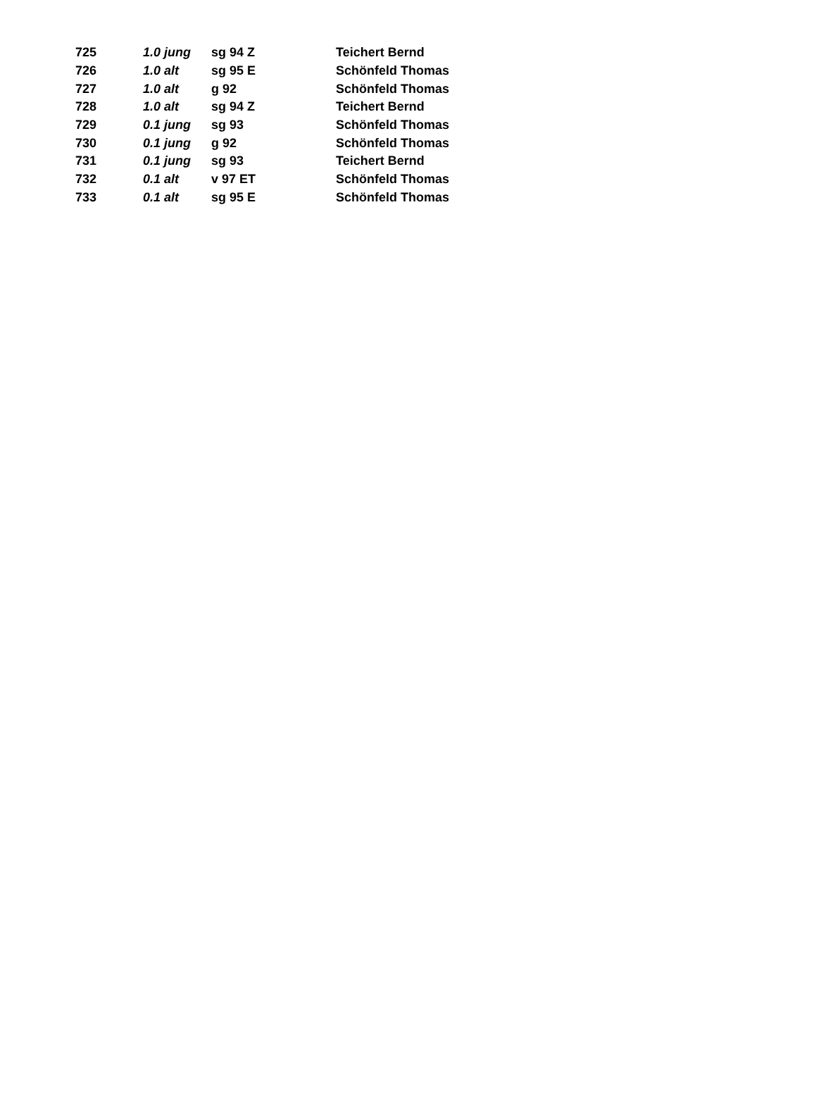| 725 | 1.0 jung | sg 94 Z | Teichert Bernd |
| 726 | 1.0 alt | sg 95 E | Schönfeld Thomas |
| 727 | 1.0 alt | g 92 | Schönfeld Thomas |
| 728 | 1.0 alt | sg 94 Z | Teichert Bernd |
| 729 | 0.1 jung | sg 93 | Schönfeld Thomas |
| 730 | 0.1 jung | g 92 | Schönfeld Thomas |
| 731 | 0.1 jung | sg 93 | Teichert Bernd |
| 732 | 0.1 alt | v 97 ET | Schönfeld Thomas |
| 733 | 0.1 alt | sg 95 E | Schönfeld Thomas |